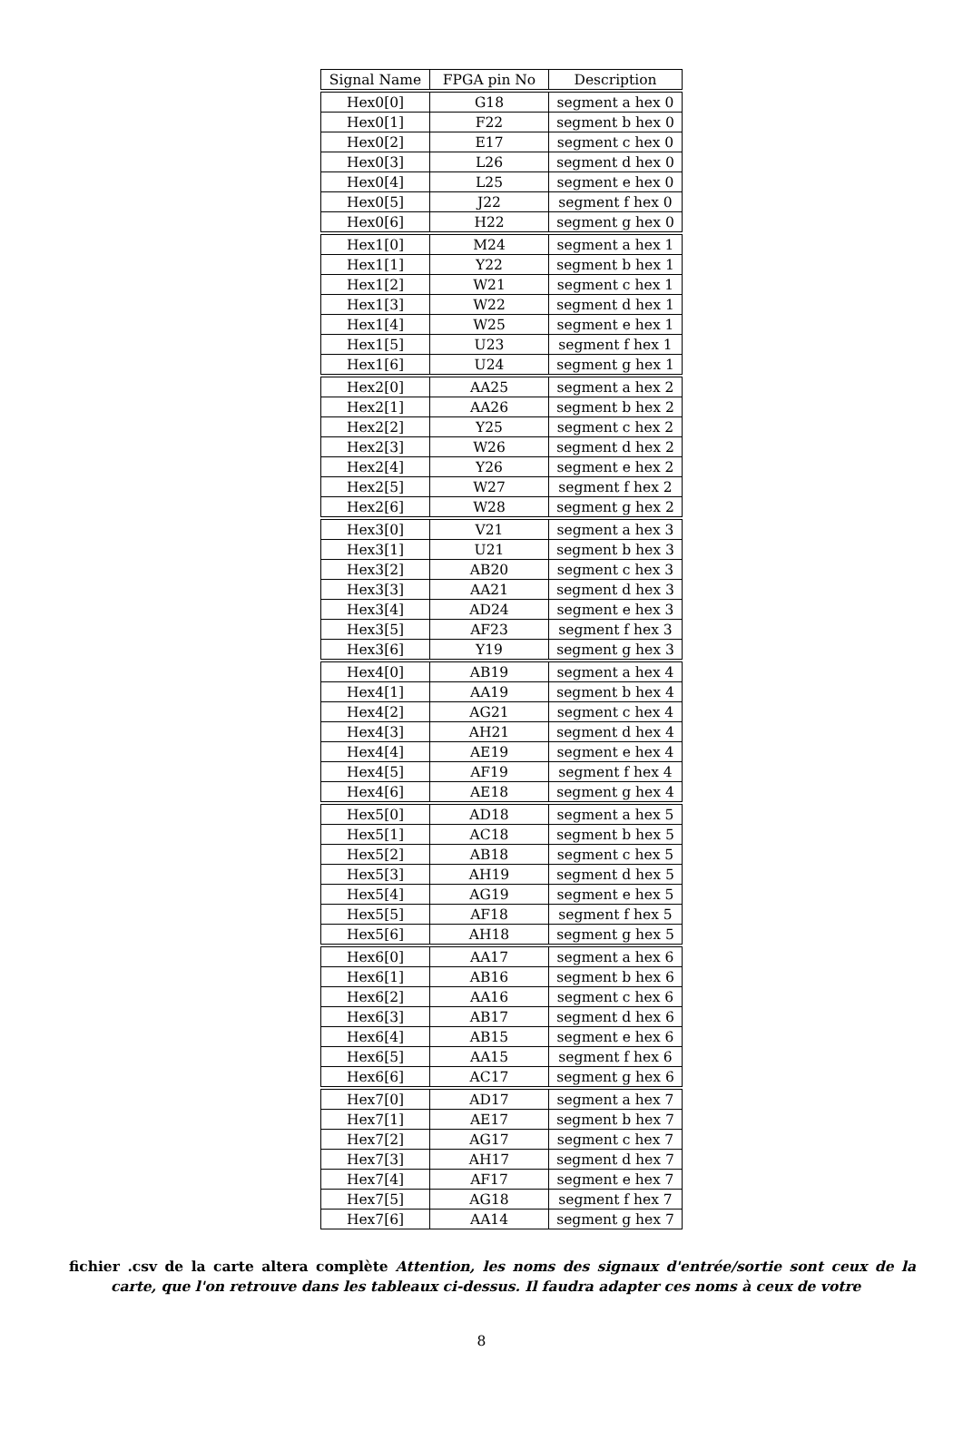| Signal Name | FPGA pin No | Description |
| --- | --- | --- |
| Hex0[0] | G18 | segment a hex 0 |
| Hex0[1] | F22 | segment b hex 0 |
| Hex0[2] | E17 | segment c hex 0 |
| Hex0[3] | L26 | segment d hex 0 |
| Hex0[4] | L25 | segment e hex 0 |
| Hex0[5] | J22 | segment f hex 0 |
| Hex0[6] | H22 | segment g hex 0 |
| Hex1[0] | M24 | segment a hex 1 |
| Hex1[1] | Y22 | segment b hex 1 |
| Hex1[2] | W21 | segment c hex 1 |
| Hex1[3] | W22 | segment d hex 1 |
| Hex1[4] | W25 | segment e hex 1 |
| Hex1[5] | U23 | segment f hex 1 |
| Hex1[6] | U24 | segment g hex 1 |
| Hex2[0] | AA25 | segment a hex 2 |
| Hex2[1] | AA26 | segment b hex 2 |
| Hex2[2] | Y25 | segment c hex 2 |
| Hex2[3] | W26 | segment d hex 2 |
| Hex2[4] | Y26 | segment e hex 2 |
| Hex2[5] | W27 | segment f hex 2 |
| Hex2[6] | W28 | segment g hex 2 |
| Hex3[0] | V21 | segment a hex 3 |
| Hex3[1] | U21 | segment b hex 3 |
| Hex3[2] | AB20 | segment c hex 3 |
| Hex3[3] | AA21 | segment d hex 3 |
| Hex3[4] | AD24 | segment e hex 3 |
| Hex3[5] | AF23 | segment f hex 3 |
| Hex3[6] | Y19 | segment g hex 3 |
| Hex4[0] | AB19 | segment a hex 4 |
| Hex4[1] | AA19 | segment b hex 4 |
| Hex4[2] | AG21 | segment c hex 4 |
| Hex4[3] | AH21 | segment d hex 4 |
| Hex4[4] | AE19 | segment e hex 4 |
| Hex4[5] | AF19 | segment f hex 4 |
| Hex4[6] | AE18 | segment g hex 4 |
| Hex5[0] | AD18 | segment a hex 5 |
| Hex5[1] | AC18 | segment b hex 5 |
| Hex5[2] | AB18 | segment c hex 5 |
| Hex5[3] | AH19 | segment d hex 5 |
| Hex5[4] | AG19 | segment e hex 5 |
| Hex5[5] | AF18 | segment f hex 5 |
| Hex5[6] | AH18 | segment g hex 5 |
| Hex6[0] | AA17 | segment a hex 6 |
| Hex6[1] | AB16 | segment b hex 6 |
| Hex6[2] | AA16 | segment c hex 6 |
| Hex6[3] | AB17 | segment d hex 6 |
| Hex6[4] | AB15 | segment e hex 6 |
| Hex6[5] | AA15 | segment f hex 6 |
| Hex6[6] | AC17 | segment g hex 6 |
| Hex7[0] | AD17 | segment a hex 7 |
| Hex7[1] | AE17 | segment b hex 7 |
| Hex7[2] | AG17 | segment c hex 7 |
| Hex7[3] | AH17 | segment d hex 7 |
| Hex7[4] | AF17 | segment e hex 7 |
| Hex7[5] | AG18 | segment f hex 7 |
| Hex7[6] | AA14 | segment g hex 7 |
fichier .csv de la carte altera complète Attention, les noms des signaux d'entrée/sortie sont ceux de la carte, que l'on retrouve dans les tableaux ci-dessus. Il faudra adapter ces noms à ceux de votre
8